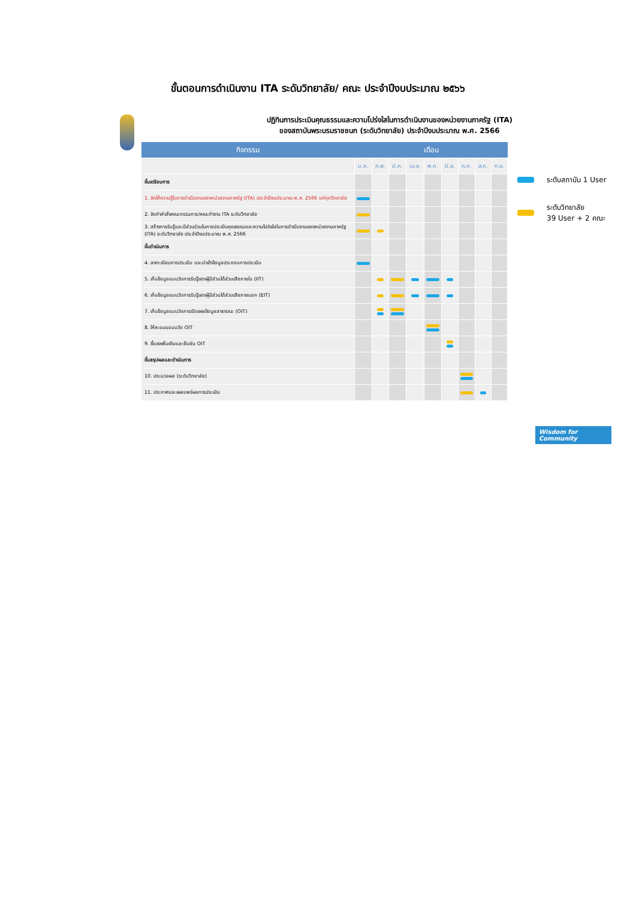ขั้นตอนการดำเนินงาน ITA ระดับวิทยาลัย/ คณะ ประจำปีงบประมาณ ๒๕๖๖
ปฏิทินการประเมินคุณธรรมและความโปร่งใสในการดำเนินงานของหน่วยงานภาครัฐ (ITA)
ของสถาบันพระบรมราชชนก (ระดับวิทยาลัย) ประจำปีงบประมาณ พ.ศ. 2566
| กิจกรรม | เดือน | | | | | | | | |
| --- | --- | --- | --- | --- | --- | --- | --- | --- | --- |
| | ม.ค. | ก.พ. | มี.ค. | เม.ย. | พ.ค. | มิ.ย. | ก.ค. | ส.ค. | ก.ย. |
| ขั้นเตรียมการ | | | | | | | | | |
| 1. จัดให้ความรู้ในการดำเนินงานของหน่วยงานภาครัฐ (ITA) ประจำปีงบประมาณ พ.ศ. 2566 แก่ทุกวิทยาลัย | | | | | | | | | |
| 2. จัดทำคำสั่งคณะกรรมการ/คณะทำงาน ITA ระดับวิทยาลัย | | | | | | | | | |
| 3. สร้างการรับรู้และมีส่วนร่วมในการประเมินคุณธรรมและความโปร่งใสในการดำเนินงานของหน่วยงานภาครัฐ (ITA) ระดับวิทยาลัย ประจำปีงบประมาณ พ.ศ. 2566 | | | | | | | | | |
| ขั้นดำเนินการ | | | | | | | | | |
| 4. ลงทะเบียนการประเมิน และนำเข้าข้อมูลประกอบการประเมิน | | | | | | | | | |
| 5. เก็บข้อมูลแบบวัดการรับรู้ของผู้มีส่วนได้ส่วนเสียภายใน (IIT) | | | | | | | | | |
| 6. เก็บข้อมูลแบบวัดการรับรู้ของผู้มีส่วนได้ส่วนเสียภายนอก (EIT) | | | | | | | | | |
| 7. เก็บข้อมูลแบบวัดการเปิดเผยข้อมูลสาธารณะ (OIT) | | | | | | | | | |
| 8. ให้คะแนนแบบวัด OIT | | | | | | | | | |
| 9. ชี้แจงเพิ่มเติมและยืนยัน OIT | | | | | | | | | |
| ขั้นสรุปผลและดำเนินการ | | | | | | | | | |
| 10. ประมวลผล (ระดับวิทยาลัย) | | | | | | | | | |
| 11. ประกาศและเผยแพร่ผลการประเมิน | | | | | | | | | |
ระดับสถาบัน 1 User
ระดับวิทยาลัย
39 User + 2 คณะ
Wisdom for Community